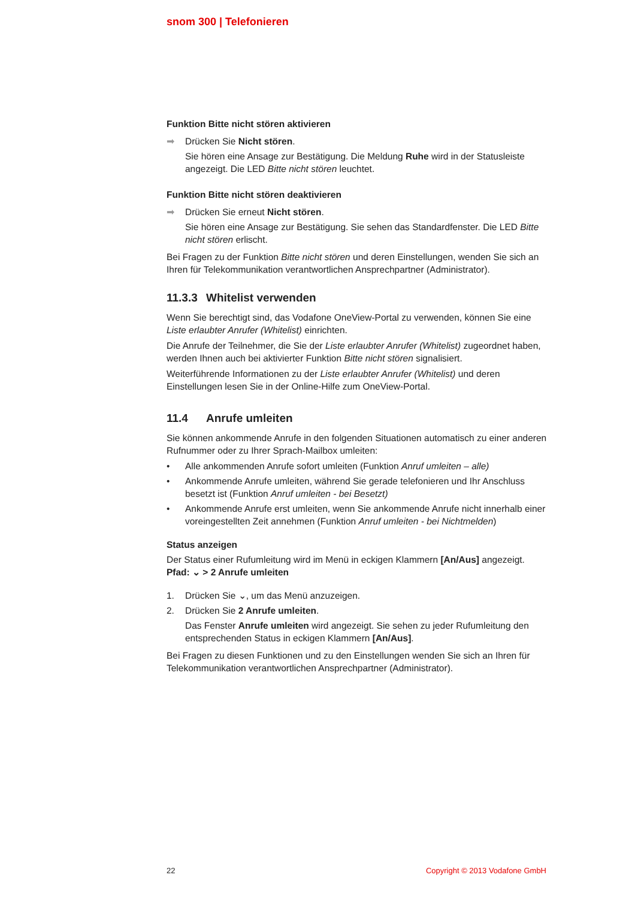snom 300 | Telefonieren
Funktion Bitte nicht stören aktivieren
➡ Drücken Sie Nicht stören.
Sie hören eine Ansage zur Bestätigung. Die Meldung Ruhe wird in der Statusleiste angezeigt. Die LED Bitte nicht stören leuchtet.
Funktion Bitte nicht stören deaktivieren
➡ Drücken Sie erneut Nicht stören.
Sie hören eine Ansage zur Bestätigung. Sie sehen das Standardfenster. Die LED Bitte nicht stören erlischt.
Bei Fragen zu der Funktion Bitte nicht stören und deren Einstellungen, wenden Sie sich an Ihren für Telekommunikation verantwortlichen Ansprechpartner (Administrator).
11.3.3 Whitelist verwenden
Wenn Sie berechtigt sind, das Vodafone OneView-Portal zu verwenden, können Sie eine Liste erlaubter Anrufer (Whitelist) einrichten.
Die Anrufe der Teilnehmer, die Sie der Liste erlaubter Anrufer (Whitelist) zugeordnet haben, werden Ihnen auch bei aktivierter Funktion Bitte nicht stören signalisiert.
Weiterführende Informationen zu der Liste erlaubter Anrufer (Whitelist) und deren Einstellungen lesen Sie in der Online-Hilfe zum OneView-Portal.
11.4 Anrufe umleiten
Sie können ankommende Anrufe in den folgenden Situationen automatisch zu einer anderen Rufnummer oder zu Ihrer Sprach-Mailbox umleiten:
• Alle ankommenden Anrufe sofort umleiten (Funktion Anruf umleiten – alle)
• Ankommende Anrufe umleiten, während Sie gerade telefonieren und Ihr Anschluss besetzt ist (Funktion Anruf umleiten - bei Besetzt)
• Ankommende Anrufe erst umleiten, wenn Sie ankommende Anrufe nicht innerhalb einer voreingestellten Zeit annehmen (Funktion Anruf umleiten - bei Nichtmelden)
Status anzeigen
Der Status einer Rufumleitung wird im Menü in eckigen Klammern [An/Aus] angezeigt.
Pfad: ⌄ > 2 Anrufe umleiten
1. Drücken Sie ⌄, um das Menü anzuzeigen.
2. Drücken Sie 2 Anrufe umleiten.
Das Fenster Anrufe umleiten wird angezeigt. Sie sehen zu jeder Rufumleitung den entsprechenden Status in eckigen Klammern [An/Aus].
Bei Fragen zu diesen Funktionen und zu den Einstellungen wenden Sie sich an Ihren für Telekommunikation verantwortlichen Ansprechpartner (Administrator).
22 Copyright © 2013 Vodafone GmbH